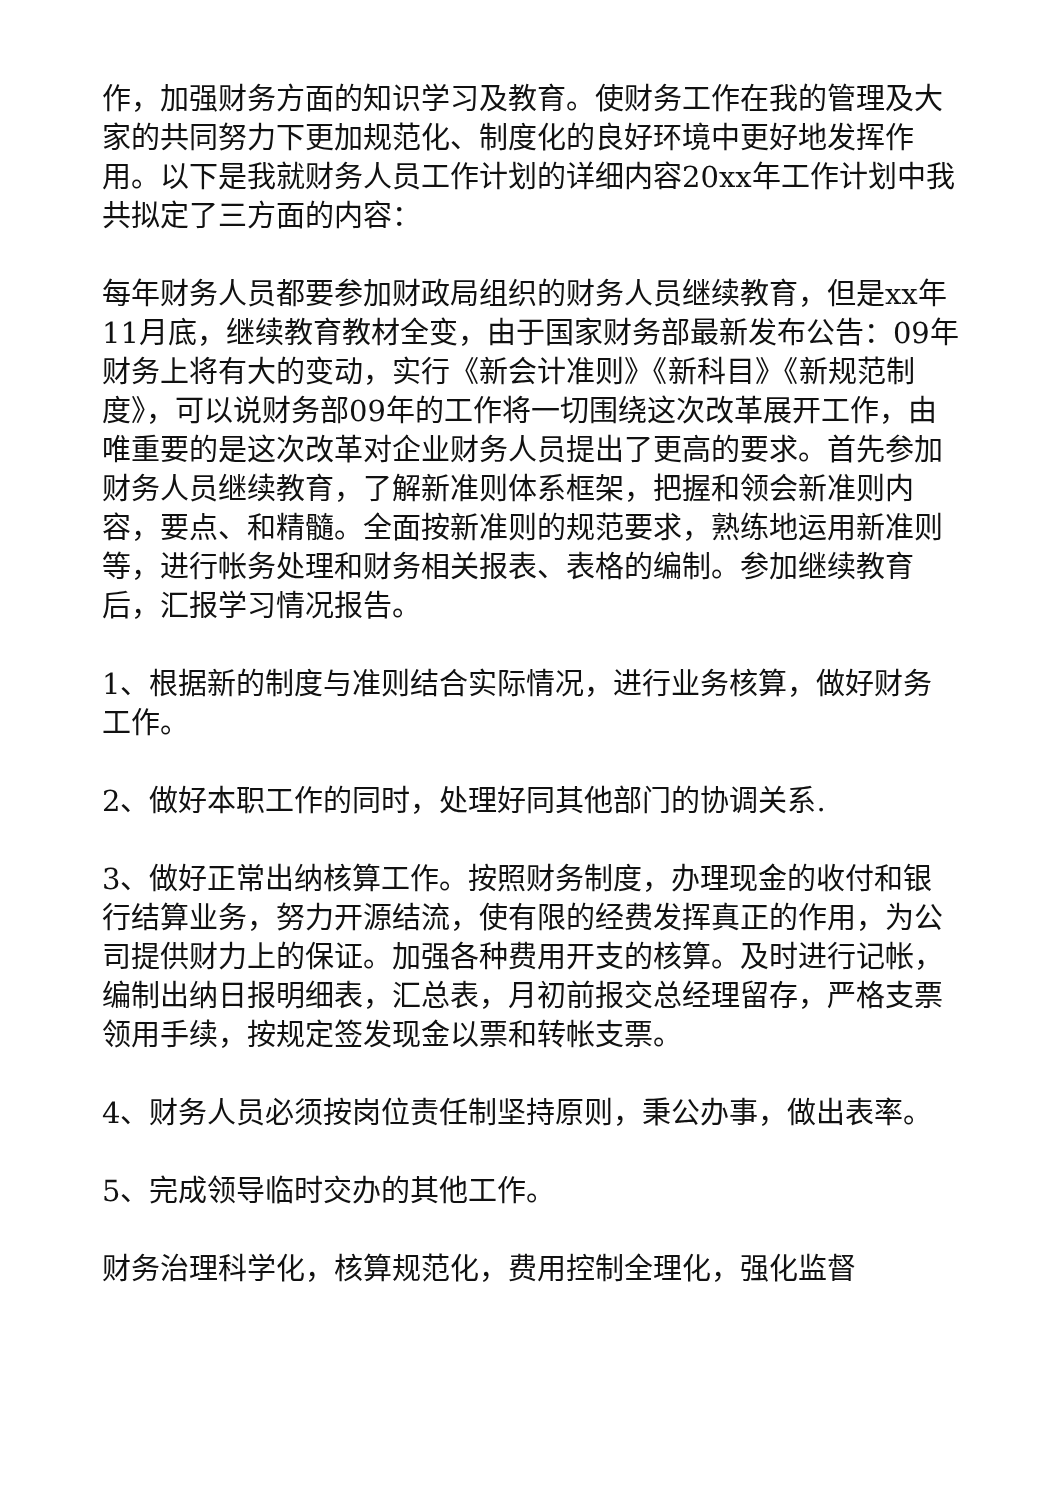作，加强财务方面的知识学习及教育。使财务工作在我的管理及大家的共同努力下更加规范化、制度化的良好环境中更好地发挥作用。以下是我就财务人员工作计划的详细内容20xx年工作计划中我共拟定了三方面的内容：
每年财务人员都要参加财政局组织的财务人员继续教育，但是xx年11月底，继续教育教材全变，由于国家财务部最新发布公告：09年财务上将有大的变动，实行《新会计准则》《新科目》《新规范制度》，可以说财务部09年的工作将一切围绕这次改革展开工作，由唯重要的是这次改革对企业财务人员提出了更高的要求。首先参加财务人员继续教育，了解新准则体系框架，把握和领会新准则内容，要点、和精髓。全面按新准则的规范要求，熟练地运用新准则等，进行帐务处理和财务相关报表、表格的编制。参加继续教育后，汇报学习情况报告。
1、根据新的制度与准则结合实际情况，进行业务核算，做好财务工作。
2、做好本职工作的同时，处理好同其他部门的协调关系.
3、做好正常出纳核算工作。按照财务制度，办理现金的收付和银行结算业务，努力开源结流，使有限的经费发挥真正的作用，为公司提供财力上的保证。加强各种费用开支的核算。及时进行记帐，编制出纳日报明细表，汇总表，月初前报交总经理留存，严格支票领用手续，按规定签发现金以票和转帐支票。
4、财务人员必须按岗位责任制坚持原则，秉公办事，做出表率。
5、完成领导临时交办的其他工作。
财务治理科学化，核算规范化，费用控制全理化，强化监督